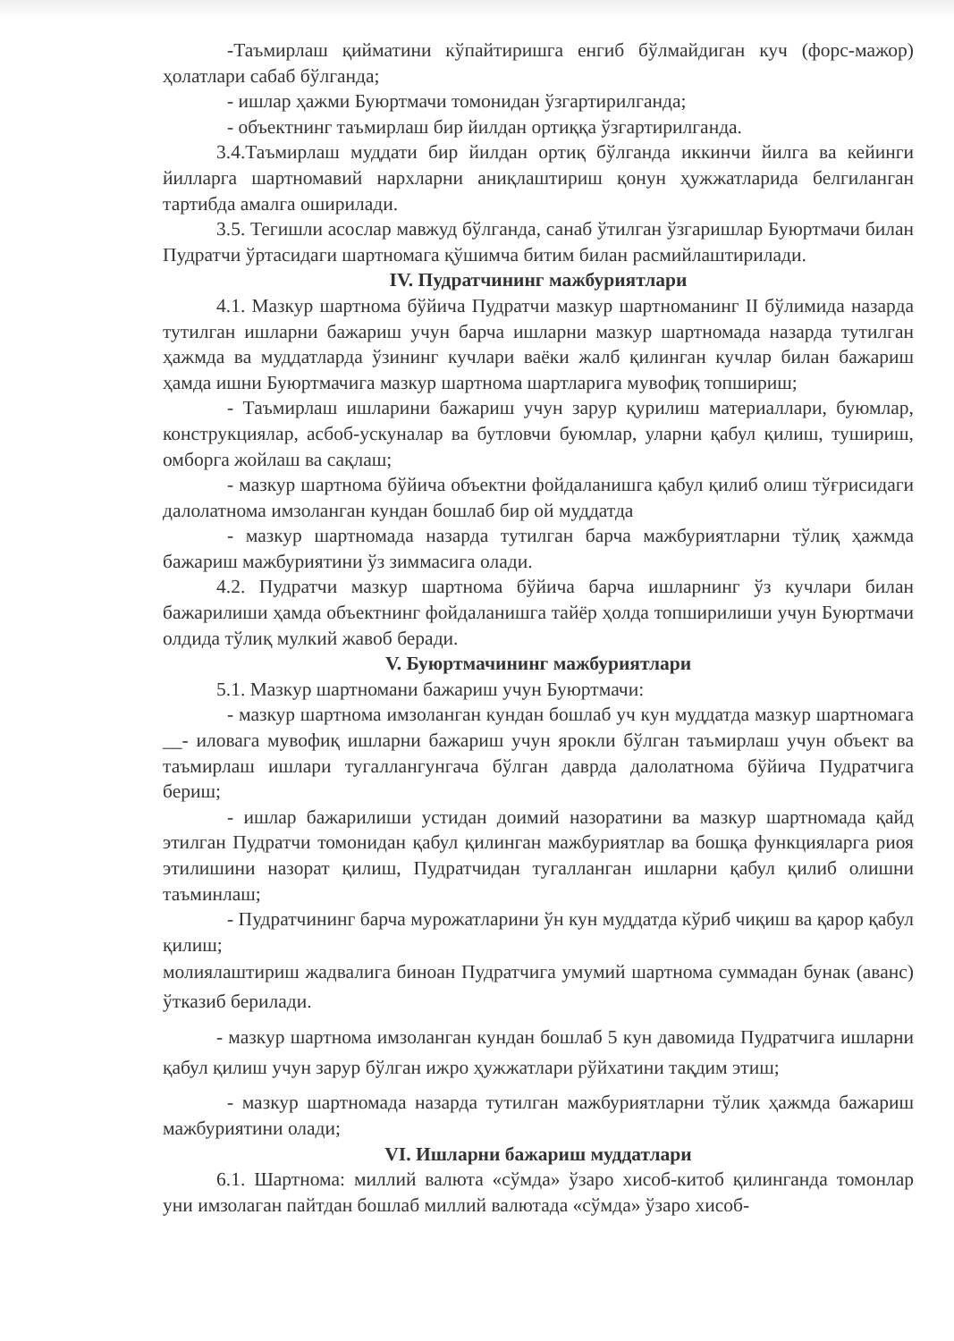-Таъмирлаш қийматини кўпайтиришга енгиб бўлмайдиган куч (форс-мажор) ҳолатлари сабаб бўлганда;
- ишлар ҳажми Буюртмачи томонидан ўзгартирилганда;
- объектнинг таъмирлаш бир йилдан ортиққа ўзгартирилганда.
3.4.Таъмирлаш муддати бир йилдан ортиқ бўлганда иккинчи йилга ва кейинги йилларга шартномавий нархларни аниқлаштириш қонун ҳужжатларида белгиланган тартибда амалга оширилади.
3.5. Тегишли асослар мавжуд бўлганда, санаб ўтилган ўзгаришлар Буюртмачи билан Пудратчи ўртасидаги шартномага қўшимча битим билан расмийлаштирилади.
IV. Пудратчининг мажбуриятлари
4.1. Мазкур шартнома бўйича Пудратчи мазкур шартноманинг II бўлимида назарда тутилган ишларни бажариш учун барча ишларни мазкур шартномада назарда тутилган ҳажмда ва муддатларда ўзининг кучлари ваёки жалб қилинган кучлар билан бажариш ҳамда ишни Буюртмачига мазкур шартнома шартларига мувофиқ топшириш;
- Таъмирлаш ишларини бажариш учун зарур қурилиш материаллари, буюмлар, конструкциялар, асбоб-ускуналар ва бутловчи буюмлар, уларни қабул қилиш, тушириш, омборга жойлаш ва сақлаш;
- мазкур шартнома бўйича объектни фойдаланишга қабул қилиб олиш тўғрисидаги далолатнома имзоланган кундан бошлаб бир ой муддатда
- мазкур шартномада назарда тутилган барча мажбуриятларни тўлиқ ҳажмда бажариш мажбуриятини ўз зиммасига олади.
4.2. Пудратчи мазкур шартнома бўйича барча ишларнинг ўз кучлари билан бажарилиши ҳамда объектнинг фойдаланишга тайёр ҳолда топширилиши учун Буюртмачи олдида тўлиқ мулкий жавоб беради.
V. Буюртмачининг мажбуриятлари
5.1. Мазкур шартномани бажариш учун Буюртмачи:
- мазкур шартнома имзоланган кундан бошлаб уч кун муддатда мазкур шартномага __- иловага мувофиқ ишларни бажариш учун ярокли бўлган таъмирлаш учун объект ва таъмирлаш ишлари тугаллангунгача бўлган даврда далолатнома бўйича Пудратчига бериш;
- ишлар бажарилиши устидан доимий назоратини ва мазкур шартномада қайд этилган Пудратчи томонидан қабул қилинган мажбуриятлар ва бошқа функцияларга риоя этилишини назорат қилиш, Пудратчидан тугалланган ишларни қабул қилиб олишни таъминлаш;
- Пудратчининг барча мурожатларини ўн кун муддатда кўриб чиқиш ва қарор қабул қилиш;
молиялаштириш жадвалига биноан Пудратчига умумий шартнома суммадан бунак (аванс) ўтказиб берилади.
- мазкур шартнома имзоланган кундан бошлаб 5 кун давомида Пудратчига ишларни қабул қилиш учун зарур бўлган ижро ҳужжатлари рўйхатини тақдим этиш;
- мазкур шартномада назарда тутилган мажбуриятларни тўлик ҳажмда бажариш мажбуриятини олади;
VI. Ишларни бажариш муддатлари
6.1. Шартнома: миллий валюта «сўмда» ўзаро хисоб-китоб қилинганда томонлар уни имзолаган пайтдан бошлаб миллий валютада «сўмда» ўзаро хисоб-